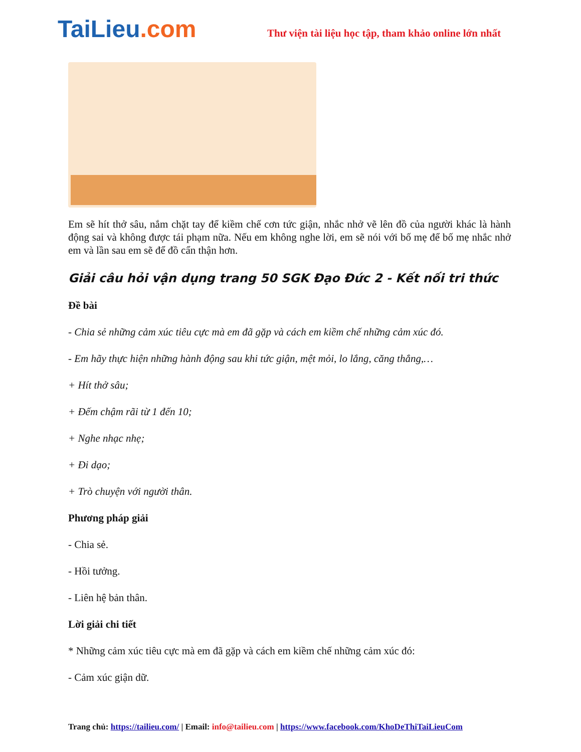TaiLieu.com
Thư viện tài liệu học tập, tham khảo online lớn nhất
Em sẽ hít thở sâu, nắm chặt tay để kiềm chế cơn tức giận, nhắc nhở vẽ lên đồ của người khác là hành động sai và không được tái phạm nữa. Nếu em không nghe lời, em sẽ nói với bố mẹ để bố mẹ nhắc nhở em và lần sau em sẽ để đồ cẩn thận hơn.
Giải câu hỏi vận dụng trang 50 SGK Đạo Đức 2 - Kết nối tri thức
Đề bài
- Chia sẻ những cảm xúc tiêu cực mà em đã gặp và cách em kiềm chế những cảm xúc đó.
- Em hãy thực hiện những hành động sau khi tức giận, mệt mỏi, lo lắng, căng thẳng,…
+ Hít thở sâu;
+ Đếm chậm rãi từ 1 đến 10;
+ Nghe nhạc nhẹ;
+ Đi dạo;
+ Trò chuyện với người thân.
Phương pháp giải
- Chia sẻ.
- Hồi tưởng.
- Liên hệ bản thân.
Lời giải chi tiết
* Những cảm xúc tiêu cực mà em đã gặp và cách em kiềm chế những cảm xúc đó:
- Cảm xúc giận dữ.
Trang chủ: https://tailieu.com/ | Email: info@tailieu.com | https://www.facebook.com/KhoDeThiTaiLieuCom